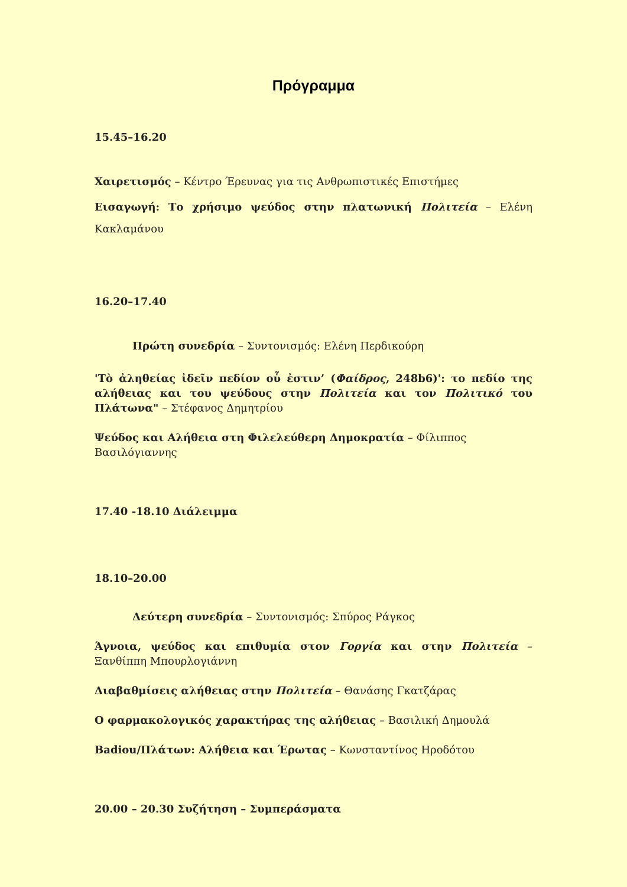Πρόγραμμα
15.45–16.20
Χαιρετισμός – Κέντρο Έρευνας για τις Ανθρωπιστικές Επιστήμες
Εισαγωγή: Το χρήσιμο ψεύδος στην πλατωνική Πολιτεία – Ελένη Κακλαμάνου
16.20–17.40
Πρώτη συνεδρία – Συντονισμός: Ελένη Περδικούρη
'Τὸ ἀληθείας ἰδεῖν πεδίον οὗ ἐστιν’ (Φαίδρος, 248b6)': το πεδίο της αλήθειας και του ψεύδους στην Πολιτεία και τον Πολιτικό του Πλάτωνα" – Στέφανος Δημητρίου
Ψεύδος και Αλήθεια στη Φιλελεύθερη Δημοκρατία – Φίλιππος Βασιλόγιαννης
17.40 -18.10 Διάλειμμα
18.10–20.00
Δεύτερη συνεδρία – Συντονισμός: Σπύρος Ράγκος
Άγνοια, ψεύδος και επιθυμία στον Γοργία και στην Πολιτεία – Ξανθίππη Μπουρλογιάννη
Διαβαθμίσεις αλήθειας στην Πολιτεία – Θανάσης Γκατζάρας
Ο φαρμακολογικός χαρακτήρας της αλήθειας – Βασιλική Δημουλά
Badiou/Πλάτων: Αλήθεια και Έρωτας – Κωνσταντίνος Ηροδότου
20.00 – 20.30 Συζήτηση – Συμπεράσματα